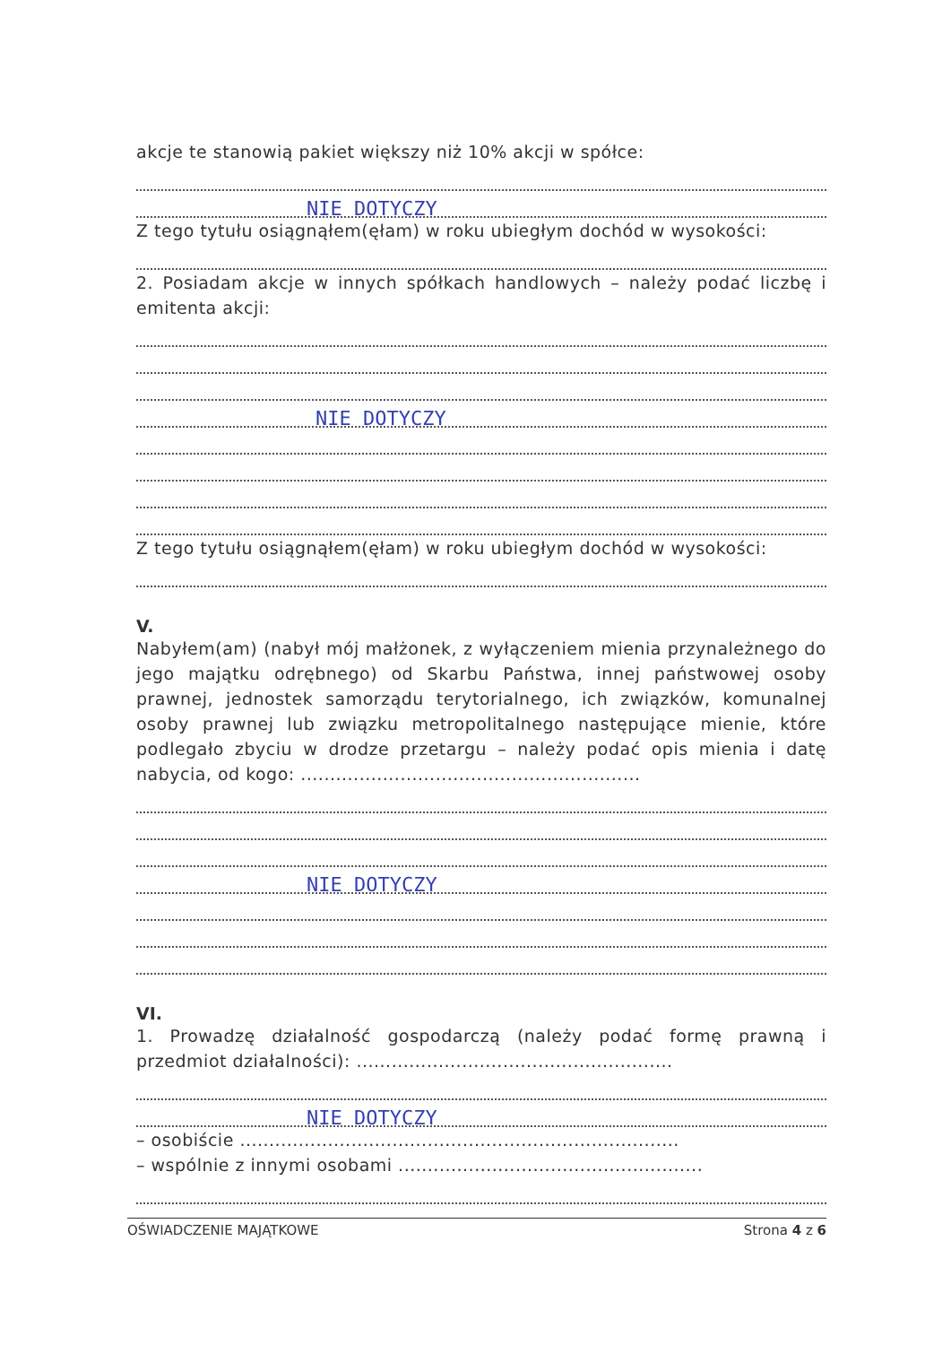akcje te stanowią pakiet większy niż 10% akcji w spółce:
NIE DOTYCZY
Z tego tytułu osiągnąłem(ęłam) w roku ubiegłym dochód w wysokości:
2. Posiadam akcje w innych spółkach handlowych – należy podać liczbę i emitenta akcji:
NIE DOTYCZY
Z tego tytułu osiągnąłem(ęłam) w roku ubiegłym dochód w wysokości:
V.
Nabyłem(am) (nabył mój małżonek, z wyłączeniem mienia przynależnego do jego majątku odrębnego) od Skarbu Państwa, innej państwowej osoby prawnej, jednostek samorządu terytorialnego, ich związków, komunalnej osoby prawnej lub związku metropolitalnego następujące mienie, które podlegało zbyciu w drodze przetargu – należy podać opis mienia i datę nabycia, od kogo: ..........................................................
NIE DOTYCZY
VI.
1. Prowadzę działalność gospodarczą (należy podać formę prawną i przedmiot działalności): ......................................................
NIE DOTYCZY
– osobiście ...........................................................................
– wspólnie z innymi osobami ....................................................
OŚWIADCZENIE MAJĄTKOWE Strona 4 z 6